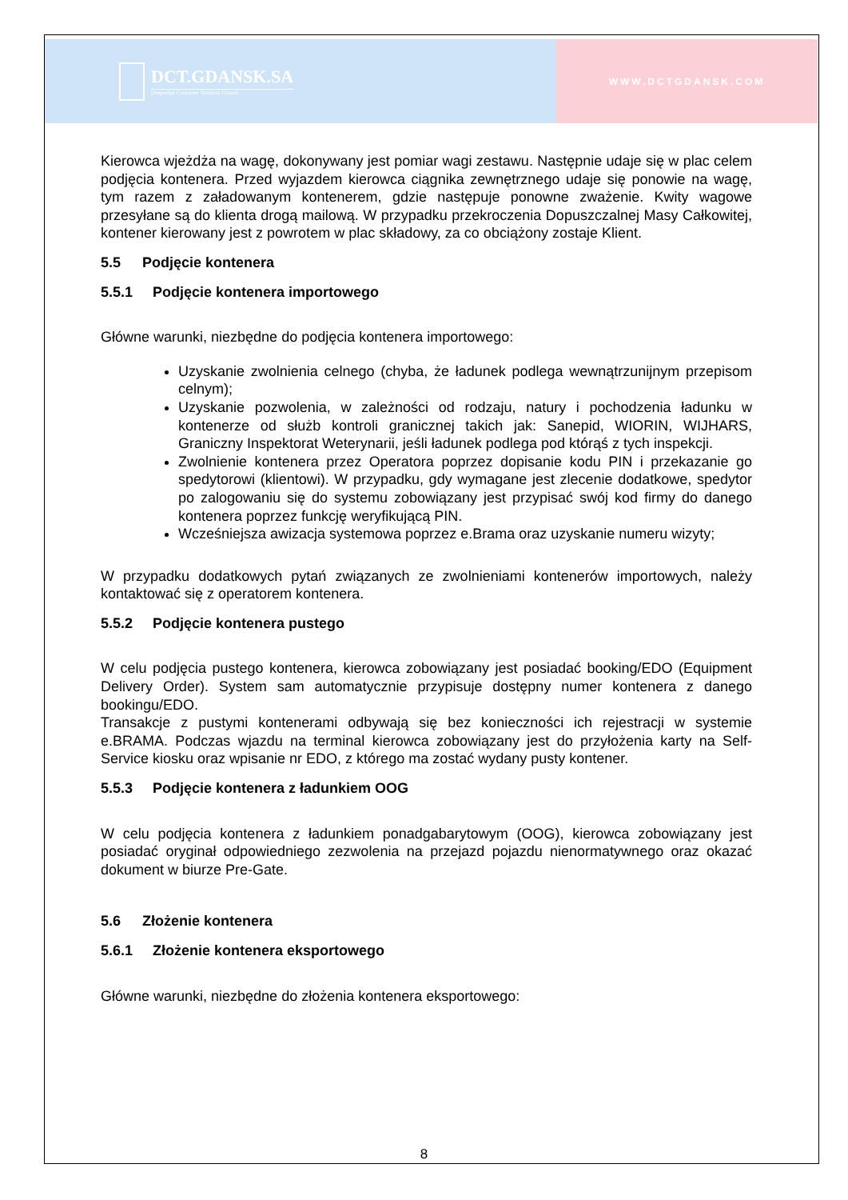DCT.GDANSK.SA
Deepwater Container Terminal Gdansk
WWW.DCTGDANSK.COM
Kierowca wjeżdża na wagę, dokonywany jest pomiar wagi zestawu. Następnie udaje się w plac celem podjęcia kontenera. Przed wyjazdem kierowca ciągnika zewnętrznego udaje się ponowie na wagę, tym razem z załadowanym kontenerem, gdzie następuje ponowne zważenie. Kwity wagowe przesyłane są do klienta drogą mailową. W przypadku przekroczenia Dopuszczalnej Masy Całkowitej, kontener kierowany jest z powrotem w plac składowy, za co obciążony zostaje Klient.
5.5 Podjęcie kontenera
5.5.1 Podjęcie kontenera importowego
Główne warunki, niezbędne do podjęcia kontenera importowego:
Uzyskanie zwolnienia celnego (chyba, że ładunek podlega wewnątrzunijnym przepisom celnym);
Uzyskanie pozwolenia, w zależności od rodzaju, natury i pochodzenia ładunku w kontenerze od służb kontroli granicznej takich jak: Sanepid, WIORIN, WIJHARS, Graniczny Inspektorat Weterynarii, jeśli ładunek podlega pod którąś z tych inspekcji.
Zwolnienie kontenera przez Operatora poprzez dopisanie kodu PIN i przekazanie go spedytorowi (klientowi). W przypadku, gdy wymagane jest zlecenie dodatkowe, spedytor po zalogowaniu się do systemu zobowiązany jest przypisać swój kod firmy do danego kontenera poprzez funkcję weryfikującą PIN.
Wcześniejsza awizacja systemowa poprzez e.Brama oraz uzyskanie numeru wizyty;
W przypadku dodatkowych pytań związanych ze zwolnieniami kontenerów importowych, należy kontaktować się z operatorem kontenera.
5.5.2 Podjęcie kontenera pustego
W celu podjęcia pustego kontenera, kierowca zobowiązany jest posiadać booking/EDO (Equipment Delivery Order). System sam automatycznie przypisuje dostępny numer kontenera z danego bookingu/EDO.
Transakcje z pustymi kontenerami odbywają się bez konieczności ich rejestracji w systemie e.BRAMA. Podczas wjazdu na terminal kierowca zobowiązany jest do przyłożenia karty na Self-Service kiosku oraz wpisanie nr EDO, z którego ma zostać wydany pusty kontener.
5.5.3 Podjęcie kontenera z ładunkiem OOG
W celu podjęcia kontenera z ładunkiem ponadgabarytowym (OOG), kierowca zobowiązany jest posiadać oryginał odpowiedniego zezwolenia na przejazd pojazdu nienormatywnego oraz okazać dokument w biurze Pre-Gate.
5.6 Złożenie kontenera
5.6.1 Złożenie kontenera eksportowego
Główne warunki, niezbędne do złożenia kontenera eksportowego:
8